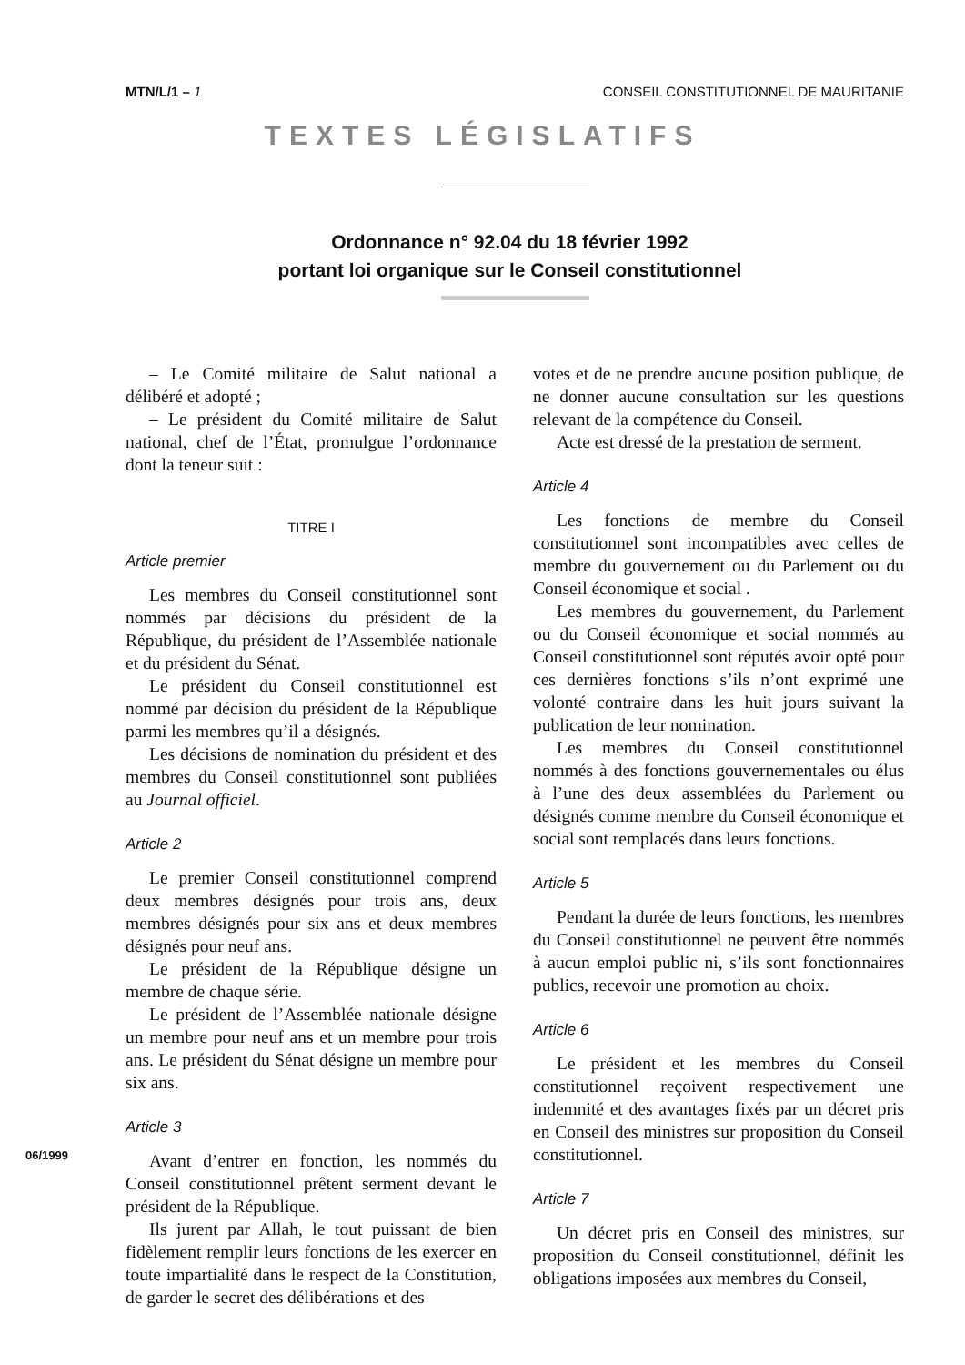MTN/L/1 – 1 CONSEIL CONSTITUTIONNEL DE MAURITANIE
TEXTES LÉGISLATIFS
Ordonnance n° 92.04 du 18 février 1992
portant loi organique sur le Conseil constitutionnel
– Le Comité militaire de Salut national a délibéré et adopté ;
– Le président du Comité militaire de Salut national, chef de l’État, promulgue l’ordonnance dont la teneur suit :
TITRE I
Article premier
Les membres du Conseil constitutionnel sont nommés par décisions du président de la République, du président de l’Assemblée nationale et du président du Sénat.
Le président du Conseil constitutionnel est nommé par décision du président de la République parmi les membres qu’il a désignés.
Les décisions de nomination du président et des membres du Conseil constitutionnel sont publiées au Journal officiel.
Article 2
Le premier Conseil constitutionnel comprend deux membres désignés pour trois ans, deux membres désignés pour six ans et deux membres désignés pour neuf ans.
Le président de la République désigne un membre de chaque série.
Le président de l’Assemblée nationale désigne un membre pour neuf ans et un membre pour trois ans. Le président du Sénat désigne un membre pour six ans.
Article 3
Avant d’entrer en fonction, les nommés du Conseil constitutionnel prêtent serment devant le président de la République.
Ils jurent par Allah, le tout puissant de bien fidèlement remplir leurs fonctions de les exercer en toute impartialité dans le respect de la Constitution, de garder le secret des délibérations et des
votes et de ne prendre aucune position publique, de ne donner aucune consultation sur les questions relevant de la compétence du Conseil.
Acte est dressé de la prestation de serment.
Article 4
Les fonctions de membre du Conseil constitutionnel sont incompatibles avec celles de membre du gouvernement ou du Parlement ou du Conseil économique et social .
Les membres du gouvernement, du Parlement ou du Conseil économique et social nommés au Conseil constitutionnel sont réputés avoir opté pour ces dernières fonctions s’ils n’ont exprimé une volonté contraire dans les huit jours suivant la publication de leur nomination.
Les membres du Conseil constitutionnel nommés à des fonctions gouvernementales ou élus à l’une des deux assemblées du Parlement ou désignés comme membre du Conseil économique et social sont remplacés dans leurs fonctions.
Article 5
Pendant la durée de leurs fonctions, les membres du Conseil constitutionnel ne peuvent être nommés à aucun emploi public ni, s’ils sont fonctionnaires publics, recevoir une promotion au choix.
Article 6
Le président et les membres du Conseil constitutionnel reçoivent respectivement une indemnité et des avantages fixés par un décret pris en Conseil des ministres sur proposition du Conseil constitutionnel.
Article 7
Un décret pris en Conseil des ministres, sur proposition du Conseil constitutionnel, définit les obligations imposées aux membres du Conseil,
06/1999